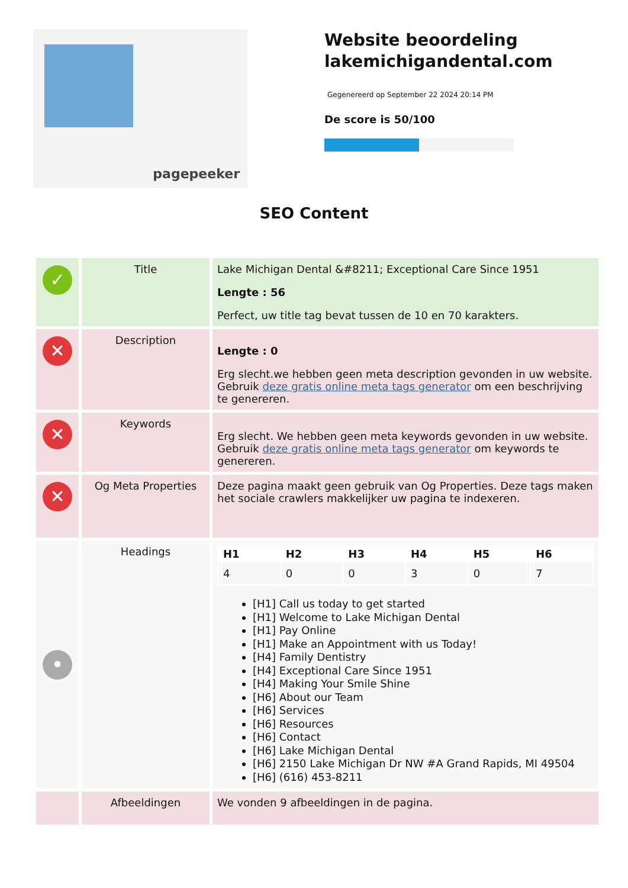pagepeeker
Website beoordeling lakemichigandental.com
Gegenereerd op September 22 2024 20:14 PM
De score is 50/100
SEO Content
| ✓ | Title | Lake Michigan Dental &#8211; Exceptional Care Since 1951 Lengte : 56 Perfect, uw title tag bevat tussen de 10 en 70 karakters. |
| ✕ | Description | Lengte : 0 Erg slecht.we hebben geen meta description gevonden in uw website. Gebruik deze gratis online meta tags generator om een beschrijving te genereren. |
| ✕ | Keywords | Erg slecht. We hebben geen meta keywords gevonden in uw website. Gebruik deze gratis online meta tags generator om keywords te genereren. |
| ✕ | Og Meta Properties | Deze pagina maakt geen gebruik van Og Properties. Deze tags maken het sociale crawlers makkelijker uw pagina te indexeren. |
| • | Headings | / H1 / H2 / H3 / H4 / H5 / H6 / / --- / --- / --- / --- / --- / --- / / 4 / 0 / 0 / 3 / 0 / 7 / [H1] Call us today to get started [H1] Welcome to Lake Michigan Dental [H1] Pay Online [H1] Make an Appointment with us Today! [H4] Family Dentistry [H4] Exceptional Care Since 1951 [H4] Making Your Smile Shine [H6] About our Team [H6] Services [H6] Resources [H6] Contact [H6] Lake Michigan Dental [H6] 2150 Lake Michigan Dr NW #A Grand Rapids, MI 49504 [H6] (616) 453-8211 |
| | Afbeeldingen | We vonden 9 afbeeldingen in de pagina. |